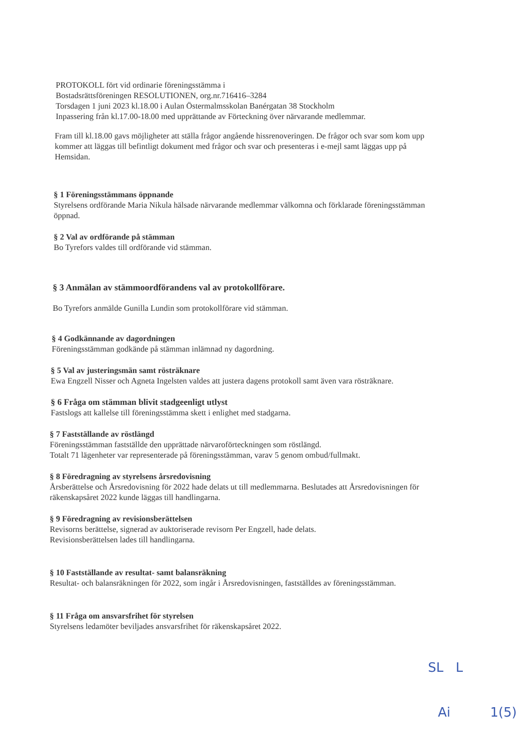PROTOKOLL fört vid ordinarie föreningsstämma i
Bostadsrättsföreningen RESOLUTIONEN, org.nr.716416–3284
Torsdagen 1 juni 2023 kl.18.00 i Aulan Östermalmsskolan Banérgatan 38 Stockholm
Inpassering från kl.17.00-18.00 med upprättande av Förteckning över närvarande medlemmar.
Fram till kl.18.00 gavs möjligheter att ställa frågor angående hissrenoveringen. De frågor och svar som kom upp kommer att läggas till befintligt dokument med frågor och svar och presenteras i e-mejl samt läggas upp på Hemsidan.
§ 1 Föreningsstämmans öppnande
Styrelsens ordförande Maria Nikula hälsade närvarande medlemmar välkomna och förklarade föreningsstämman öppnad.
§ 2 Val av ordförande på stämman
Bo Tyrefors valdes till ordförande vid stämman.
§ 3 Anmälan av stämmoordförandens val av protokollförare.
Bo Tyrefors anmälde Gunilla Lundin som protokollförare vid stämman.
§ 4 Godkännande av dagordningen
Föreningsstämman godkände på stämman inlämnad ny dagordning.
§ 5 Val av justeringsmän samt rösträknare
Ewa Engzell Nisser och Agneta Ingelsten valdes att justera dagens protokoll samt även vara rösträknare.
§ 6 Fråga om stämman blivit stadgeenligt utlyst
Fastslogs att kallelse till föreningsstämma skett i enlighet med stadgarna.
§ 7 Fastställande av röstlängd
Föreningsstämman fastställde den upprättade närvaroförteckningen som röstlängd.
Totalt 71 lägenheter var representerade på föreningsstämman, varav 5 genom ombud/fullmakt.
§ 8 Föredragning av styrelsens årsredovisning
Årsberättelse och Årsredovisning för 2022 hade delats ut till medlemmarna. Beslutades att Årsredovisningen för räkenskapsåret 2022 kunde läggas till handlingarna.
§ 9 Föredragning av revisionsberättelsen
Revisorns berättelse, signerad av auktoriserade revisorn Per Engzell, hade delats.
Revisionsberättelsen lades till handlingarna.
§ 10 Fastställande av resultat- samt balansräkning
Resultat- och balansräkningen för 2022, som ingår i Årsredovisningen, fastställdes av föreningsstämman.
§ 11 Fråga om ansvarsfrihet för styrelsen
Styrelsens ledamöter beviljades ansvarsfrihet för räkenskapsåret 2022.
SL L
Ai 1(5)